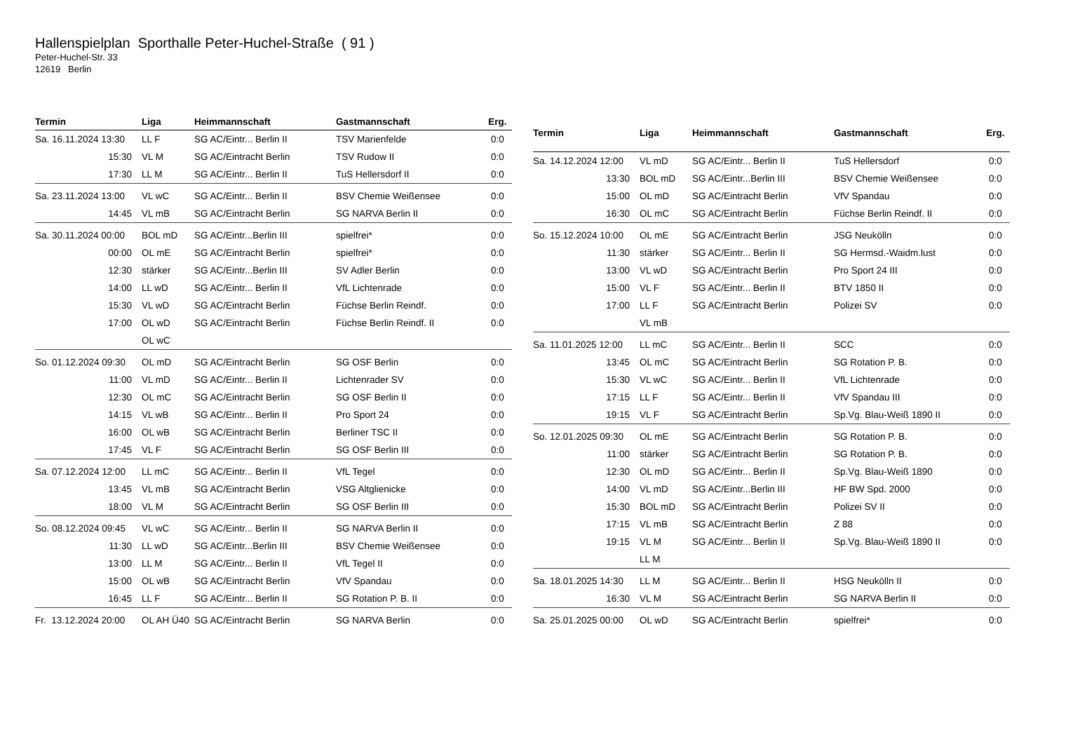Hallenspielplan Sporthalle Peter-Huchel-Straße ( 91 )
Peter-Huchel-Str. 33
12619 Berlin
| Termin | Liga | Heimmannschaft | Gastmannschaft | Erg. |
| --- | --- | --- | --- | --- |
| Sa. 16.11.2024 13:30 | LL F | SG AC/Eintr... Berlin II | TSV Marienfelde | 0:0 |
| 15:30 | VL M | SG AC/Eintracht Berlin | TSV Rudow II | 0:0 |
| 17:30 | LL M | SG AC/Eintr... Berlin II | TuS Hellersdorf II | 0:0 |
| Sa. 23.11.2024 13:00 | VL wC | SG AC/Eintr... Berlin II | BSV Chemie Weißensee | 0:0 |
| 14:45 | VL mB | SG AC/Eintracht Berlin | SG NARVA Berlin II | 0:0 |
| Sa. 30.11.2024 00:00 | BOL mD | SG AC/Eintr...Berlin III | spielfrei* | 0:0 |
| 00:00 | OL mE | SG AC/Eintracht Berlin | spielfrei* | 0:0 |
| 12:30 | stärker | SG AC/Eintr...Berlin III | SV Adler Berlin | 0:0 |
| 14:00 | LL wD | SG AC/Eintr... Berlin II | VfL Lichtenrade | 0:0 |
| 15:30 | VL wD | SG AC/Eintracht Berlin | Füchse Berlin Reindf. | 0:0 |
| 17:00 | OL wD | SG AC/Eintracht Berlin | Füchse Berlin Reindf. II | 0:0 |
| | OL wC | | | |
| So. 01.12.2024 09:30 | OL mD | SG AC/Eintracht Berlin | SG OSF Berlin | 0:0 |
| 11:00 | VL mD | SG AC/Eintr... Berlin II | Lichtenrader SV | 0:0 |
| 12:30 | OL mC | SG AC/Eintracht Berlin | SG OSF Berlin II | 0:0 |
| 14:15 | VL wB | SG AC/Eintr... Berlin II | Pro Sport 24 | 0:0 |
| 16:00 | OL wB | SG AC/Eintracht Berlin | Berliner TSC II | 0:0 |
| 17:45 | VL F | SG AC/Eintracht Berlin | SG OSF Berlin III | 0:0 |
| Sa. 07.12.2024 12:00 | LL mC | SG AC/Eintr... Berlin II | VfL Tegel | 0:0 |
| 13:45 | VL mB | SG AC/Eintracht Berlin | VSG Altglienicke | 0:0 |
| 18:00 | VL M | SG AC/Eintracht Berlin | SG OSF Berlin III | 0:0 |
| So. 08.12.2024 09:45 | VL wC | SG AC/Eintr... Berlin II | SG NARVA Berlin II | 0:0 |
| 11:30 | LL wD | SG AC/Eintr...Berlin III | BSV Chemie Weißensee | 0:0 |
| 13:00 | LL M | SG AC/Eintr... Berlin II | VfL Tegel II | 0:0 |
| 15:00 | OL wB | SG AC/Eintracht Berlin | VfV Spandau | 0:0 |
| 16:45 | LL F | SG AC/Eintr... Berlin II | SG Rotation P. B. II | 0:0 |
| Fr. 13.12.2024 20:00 | OL AH Ü40 | SG AC/Eintracht Berlin | SG NARVA Berlin | 0:0 |
| Termin | Liga | Heimmannschaft | Gastmannschaft | Erg. |
| --- | --- | --- | --- | --- |
| Sa. 14.12.2024 12:00 | VL mD | SG AC/Eintr... Berlin II | TuS Hellersdorf | 0:0 |
| 13:30 | BOL mD | SG AC/Eintr...Berlin III | BSV Chemie Weißensee | 0:0 |
| 15:00 | OL mD | SG AC/Eintracht Berlin | VfV Spandau | 0:0 |
| 16:30 | OL mC | SG AC/Eintracht Berlin | Füchse Berlin Reindf. II | 0:0 |
| So. 15.12.2024 10:00 | OL mE | SG AC/Eintracht Berlin | JSG Neukölln | 0:0 |
| 11:30 | stärker | SG AC/Eintr... Berlin II | SG Hermsd.-Waidm.lust | 0:0 |
| 13:00 | VL wD | SG AC/Eintracht Berlin | Pro Sport 24 III | 0:0 |
| 15:00 | VL F | SG AC/Eintr... Berlin II | BTV 1850 II | 0:0 |
| 17:00 | LL F | SG AC/Eintracht Berlin | Polizei SV | 0:0 |
| | VL mB | | | |
| Sa. 11.01.2025 12:00 | LL mC | SG AC/Eintr... Berlin II | SCC | 0:0 |
| 13:45 | OL mC | SG AC/Eintracht Berlin | SG Rotation P. B. | 0:0 |
| 15:30 | VL wC | SG AC/Eintr... Berlin II | VfL Lichtenrade | 0:0 |
| 17:15 | LL F | SG AC/Eintr... Berlin II | VfV Spandau III | 0:0 |
| 19:15 | VL F | SG AC/Eintracht Berlin | Sp.Vg. Blau-Weiß 1890 II | 0:0 |
| So. 12.01.2025 09:30 | OL mE | SG AC/Eintracht Berlin | SG Rotation P. B. | 0:0 |
| 11:00 | stärker | SG AC/Eintracht Berlin | SG Rotation P. B. | 0:0 |
| 12:30 | OL mD | SG AC/Eintr... Berlin II | Sp.Vg. Blau-Weiß 1890 | 0:0 |
| 14:00 | VL mD | SG AC/Eintr...Berlin III | HF BW Spd. 2000 | 0:0 |
| 15:30 | BOL mD | SG AC/Eintracht Berlin | Polizei SV II | 0:0 |
| 17:15 | VL mB | SG AC/Eintracht Berlin | Z 88 | 0:0 |
| 19:15 | VL M | SG AC/Eintr... Berlin II | Sp.Vg. Blau-Weiß 1890 II | 0:0 |
| | LL M | | | |
| Sa. 18.01.2025 14:30 | LL M | SG AC/Eintr... Berlin II | HSG Neukölln II | 0:0 |
| 16:30 | VL M | SG AC/Eintracht Berlin | SG NARVA Berlin II | 0:0 |
| Sa. 25.01.2025 00:00 | OL wD | SG AC/Eintracht Berlin | spielfrei* | 0:0 |